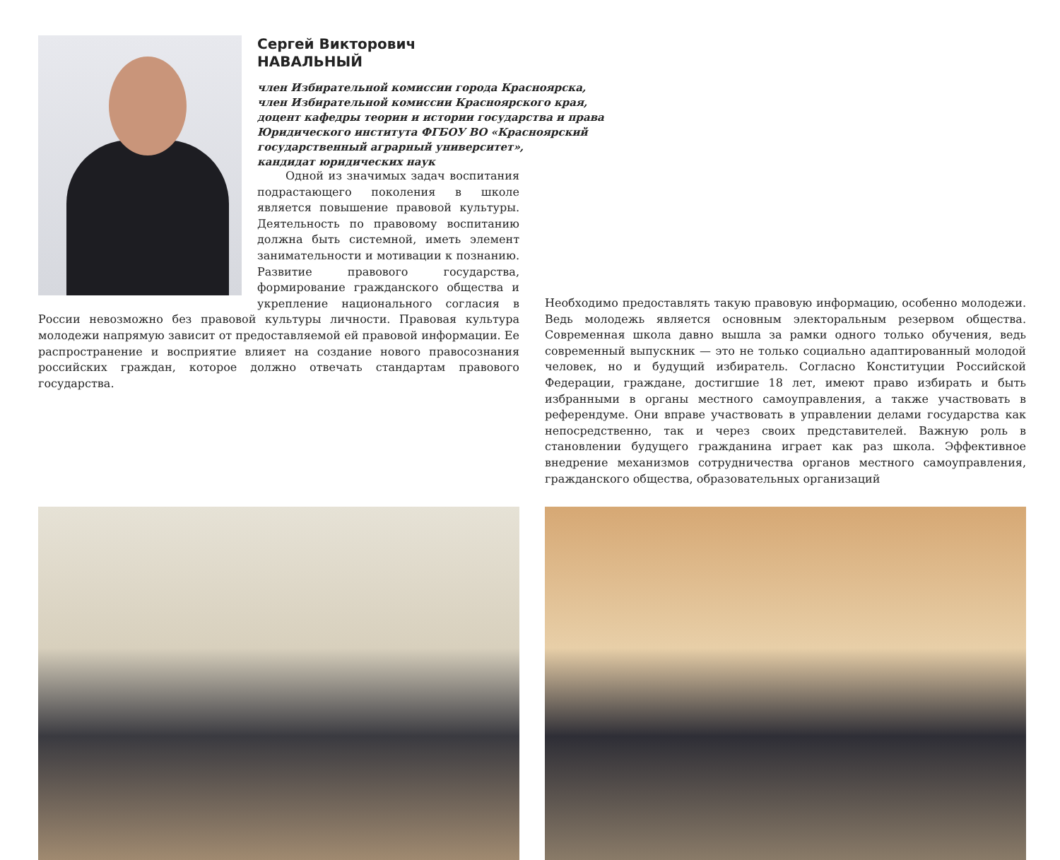Сергей Викторович
НАВАЛЬНЫЙ
член Избирательной комиссии города Красноярска,
член Избирательной комиссии Красноярского края,
доцент кафедры теории и истории государства и права
Юридического института ФГБОУ ВО «Красноярский
государственный аграрный университет»,
кандидат юридических наук
Одной из значимых задач воспитания подрастающего поколения в школе является повышение правовой культуры. Деятельность по правовому воспитанию должна быть системной, иметь элемент занимательности и мотивации к познанию. Развитие правового государства, формирование гражданского общества и укрепление национального согласия в России невозможно без правовой культуры личности. Правовая культура молодежи напрямую зависит от предоставляемой ей правовой информации. Ее распространение и восприятие влияет на создание нового правосознания российских граждан, которое должно отвечать стандартам правового государства.
Необходимо предоставлять такую правовую информацию, особенно молодежи. Ведь молодежь является основным электоральным резервом общества. Современная школа давно вышла за рамки одного только обучения, ведь современный выпускник — это не только социально адаптированный молодой человек, но и будущий избиратель. Согласно Конституции Российской Федерации, граждане, достигшие 18 лет, имеют право избирать и быть избранными в органы местного самоуправления, а также участвовать в референдуме. Они вправе участвовать в управлении делами государства как непосредственно, так и через своих представителей. Важную роль в становлении будущего гражданина играет как раз школа. Эффективное внедрение механизмов сотрудничества органов местного самоуправления, гражданского общества, образовательных организаций